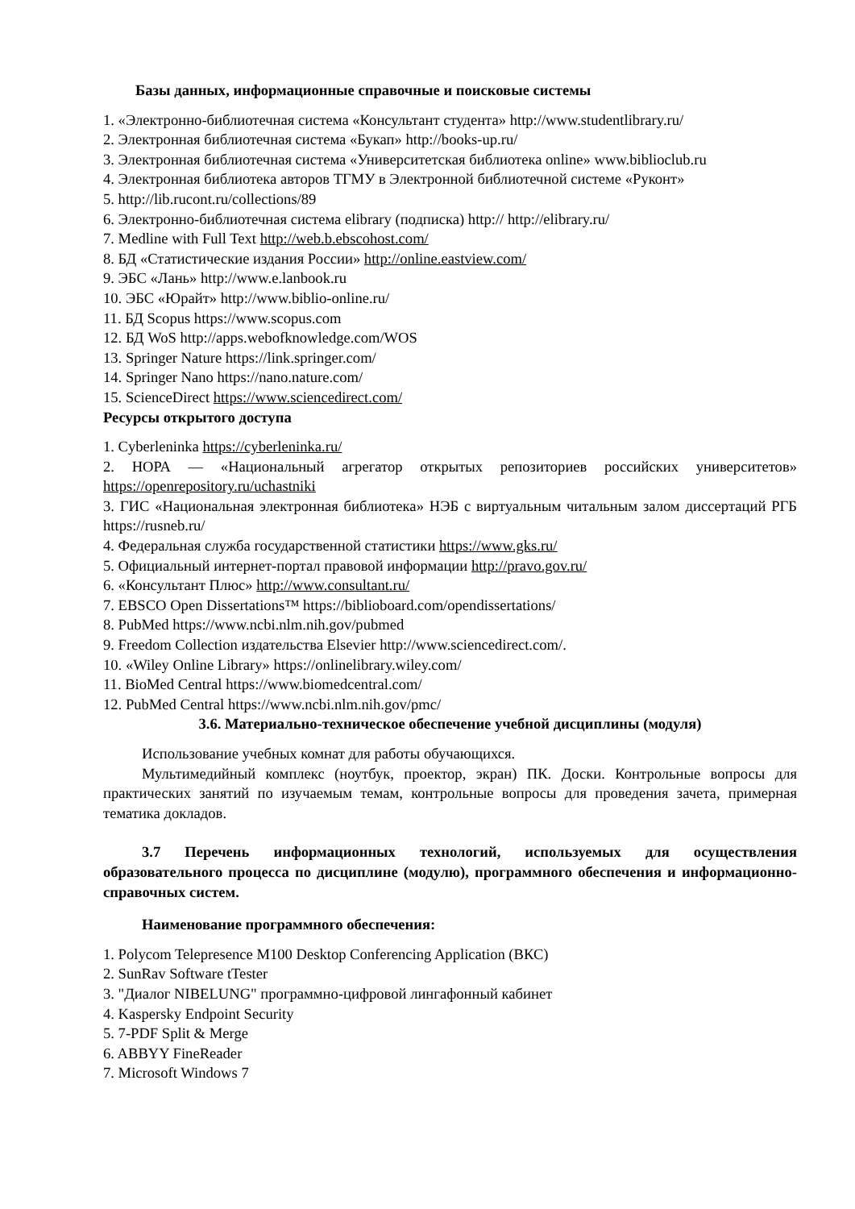Базы данных, информационные справочные и поисковые системы
1. «Электронно-библиотечная система «Консультант студента» http://www.studentlibrary.ru/
2. Электронная библиотечная система «Букап» http://books-up.ru/
3. Электронная библиотечная система «Университетская библиотека online» www.biblioclub.ru
4. Электронная библиотека авторов ТГМУ в Электронной библиотечной системе «Руконт»
5. http://lib.rucont.ru/collections/89
6. Электронно-библиотечная система elibrary (подписка) http:// http://elibrary.ru/
7. Medline with Full Text http://web.b.ebscohost.com/
8. БД «Статистические издания России» http://online.eastview.com/
9. ЭБС «Лань» http://www.e.lanbook.ru
10. ЭБС «Юрайт» http://www.biblio-online.ru/
11. БД Scopus https://www.scopus.com
12. БД WoS http://apps.webofknowledge.com/WOS
13. Springer Nature https://link.springer.com/
14. Springer Nano https://nano.nature.com/
15. ScienceDirect https://www.sciencedirect.com/
Ресурсы открытого доступа
1. Cyberleninka https://cyberleninka.ru/
2. НОРА — «Национальный агрегатор открытых репозиториев российских университетов» https://openrepository.ru/uchastniki
3. ГИС «Национальная электронная библиотека» НЭБ с виртуальным читальным залом диссертаций РГБ https://rusneb.ru/
4. Федеральная служба государственной статистики https://www.gks.ru/
5. Официальный интернет-портал правовой информации http://pravo.gov.ru/
6. «Консультант Плюс» http://www.consultant.ru/
7. EBSCO Open Dissertations™ https://biblioboard.com/opendissertations/
8. PubMed https://www.ncbi.nlm.nih.gov/pubmed
9. Freedom Collection издательства Elsevier http://www.sciencedirect.com/.
10. «Wiley Online Library» https://onlinelibrary.wiley.com/
11. BioMed Central https://www.biomedcentral.com/
12. PubMed Central https://www.ncbi.nlm.nih.gov/pmc/
3.6. Материально-техническое обеспечение учебной дисциплины (модуля)
Использование учебных комнат для работы обучающихся.
Мультимедийный комплекс (ноутбук, проектор, экран) ПК. Доски. Контрольные вопросы для практических занятий по изучаемым темам, контрольные вопросы для проведения зачета, примерная тематика докладов.
3.7 Перечень информационных технологий, используемых для осуществления образовательного процесса по дисциплине (модулю), программного обеспечения и информационно-справочных систем.
Наименование программного обеспечения:
1. Polycom Telepresence M100 Desktop Conferencing Application (ВКС)
2. SunRav Software tTester
3. "Диалог NIBELUNG" программно-цифровой лингафонный кабинет
4. Kaspersky Endpoint Security
5. 7-PDF Split & Merge
6. ABBYY FineReader
7. Microsoft Windows 7